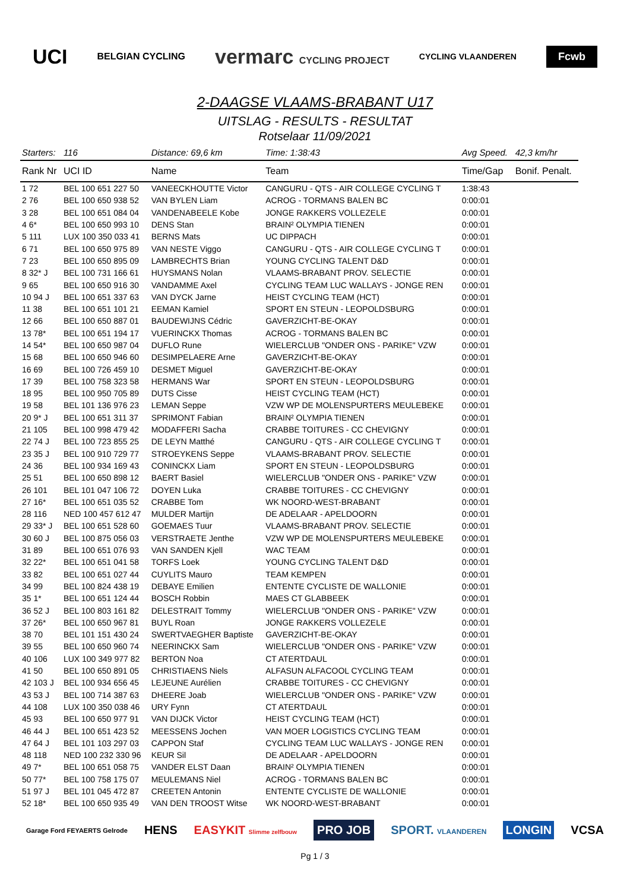UCI BELGIAN CYCLING vermarc CYCLING PROJECT CYCLING VLAANDEREN Fcwb
2-DAAGSE VLAAMS-BRABANT U17
UITSLAG - RESULTS - RESULTAT
Rotselaar 11/09/2021
| Starters: | 116 | Distance: 69,6 km | Time: 1:38:43 | Avg Speed. | 42,3 km/hr |
| Rank Nr | UCI ID | Name | Team | Time/Gap | Bonif. Penalt. |
| 1 72 | BEL 100 651 227 50 | VANEECKHOUTTE Victor | CANGURU - QTS - AIR COLLEGE CYCLING T | 1:38:43 | |
| 2 76 | BEL 100 650 938 52 | VAN BYLEN Liam | ACROG - TORMANS BALEN BC | 0:00:01 | |
| 3 28 | BEL 100 651 084 04 | VANDENABEELE Kobe | JONGE RAKKERS VOLLEZELE | 0:00:01 | |
| 4 6* | BEL 100 650 993 10 | DENS Stan | BRAIN² OLYMPIA TIENEN | 0:00:01 | |
| 5 111 | LUX 100 350 033 41 | BERNS Mats | UC DIPPACH | 0:00:01 | |
| 6 71 | BEL 100 650 975 89 | VAN NESTE Viggo | CANGURU - QTS - AIR COLLEGE CYCLING T | 0:00:01 | |
| 7 23 | BEL 100 650 895 09 | LAMBRECHTS Brian | YOUNG CYCLING TALENT D&D | 0:00:01 | |
| 8 32* J | BEL 100 731 166 61 | HUYSMANS Nolan | VLAAMS-BRABANT PROV. SELECTIE | 0:00:01 | |
| 9 65 | BEL 100 650 916 30 | VANDAMME Axel | CYCLING TEAM LUC WALLAYS - JONGE REN | 0:00:01 | |
| 10 94 J | BEL 100 651 337 63 | VAN DYCK Jarne | HEIST CYCLING TEAM (HCT) | 0:00:01 | |
| 11 38 | BEL 100 651 101 21 | EEMAN Kamiel | SPORT EN STEUN - LEOPOLDSBURG | 0:00:01 | |
| 12 66 | BEL 100 650 887 01 | BAUDEWIJNS Cédric | GAVERZICHT-BE-OKAY | 0:00:01 | |
| 13 78* | BEL 100 651 194 17 | VUERINCKX Thomas | ACROG - TORMANS BALEN BC | 0:00:01 | |
| 14 54* | BEL 100 650 987 04 | DUFLO Rune | WIELERCLUB "ONDER ONS - PARIKE" VZW | 0:00:01 | |
| 15 68 | BEL 100 650 946 60 | DESIMPELAERE Arne | GAVERZICHT-BE-OKAY | 0:00:01 | |
| 16 69 | BEL 100 726 459 10 | DESMET Miguel | GAVERZICHT-BE-OKAY | 0:00:01 | |
| 17 39 | BEL 100 758 323 58 | HERMANS War | SPORT EN STEUN - LEOPOLDSBURG | 0:00:01 | |
| 18 95 | BEL 100 950 705 89 | DUTS Cisse | HEIST CYCLING TEAM (HCT) | 0:00:01 | |
| 19 58 | BEL 101 136 976 23 | LEMAN Seppe | VZW WP DE MOLENSPURTERS MEULEBEKE | 0:00:01 | |
| 20 9* J | BEL 100 651 311 37 | SPRIMONT Fabian | BRAIN² OLYMPIA TIENEN | 0:00:01 | |
| 21 105 | BEL 100 998 479 42 | MODAFFERI Sacha | CRABBE TOITURES - CC CHEVIGNY | 0:00:01 | |
| 22 74 J | BEL 100 723 855 25 | DE LEYN Matthé | CANGURU - QTS - AIR COLLEGE CYCLING T | 0:00:01 | |
| 23 35 J | BEL 100 910 729 77 | STROEYKENS Seppe | VLAAMS-BRABANT PROV. SELECTIE | 0:00:01 | |
| 24 36 | BEL 100 934 169 43 | CONINCKX Liam | SPORT EN STEUN - LEOPOLDSBURG | 0:00:01 | |
| 25 51 | BEL 100 650 898 12 | BAERT Basiel | WIELERCLUB "ONDER ONS - PARIKE" VZW | 0:00:01 | |
| 26 101 | BEL 101 047 106 72 | DOYEN Luka | CRABBE TOITURES - CC CHEVIGNY | 0:00:01 | |
| 27 16* | BEL 100 651 035 52 | CRABBE Tom | WK NOORD-WEST-BRABANT | 0:00:01 | |
| 28 116 | NED 100 457 612 47 | MULDER Martijn | DE ADELAAR - APELDOORN | 0:00:01 | |
| 29 33* J | BEL 100 651 528 60 | GOEMAES Tuur | VLAAMS-BRABANT PROV. SELECTIE | 0:00:01 | |
| 30 60 J | BEL 100 875 056 03 | VERSTRAETE Jenthe | VZW WP DE MOLENSPURTERS MEULEBEKE | 0:00:01 | |
| 31 89 | BEL 100 651 076 93 | VAN SANDEN Kjell | WAC TEAM | 0:00:01 | |
| 32 22* | BEL 100 651 041 58 | TORFS Loek | YOUNG CYCLING TALENT D&D | 0:00:01 | |
| 33 82 | BEL 100 651 027 44 | CUYLITS Mauro | TEAM KEMPEN | 0:00:01 | |
| 34 99 | BEL 100 824 438 19 | DEBAYE Emilien | ENTENTE CYCLISTE DE WALLONIE | 0:00:01 | |
| 35 1* | BEL 100 651 124 44 | BOSCH Robbin | MAES CT GLABBEEK | 0:00:01 | |
| 36 52 J | BEL 100 803 161 82 | DELESTRAIT Tommy | WIELERCLUB "ONDER ONS - PARIKE" VZW | 0:00:01 | |
| 37 26* | BEL 100 650 967 81 | BUYL Roan | JONGE RAKKERS VOLLEZELE | 0:00:01 | |
| 38 70 | BEL 101 151 430 24 | SWERTVAEGHER Baptiste | GAVERZICHT-BE-OKAY | 0:00:01 | |
| 39 55 | BEL 100 650 960 74 | NEERINCKX Sam | WIELERCLUB "ONDER ONS - PARIKE" VZW | 0:00:01 | |
| 40 106 | LUX 100 349 977 82 | BERTON Noa | CT ATERTDAUL | 0:00:01 | |
| 41 50 | BEL 100 650 891 05 | CHRISTIAENS Niels | ALFASUN ALFACOOL CYCLING TEAM | 0:00:01 | |
| 42 103 J | BEL 100 934 656 45 | LEJEUNE Aurélien | CRABBE TOITURES - CC CHEVIGNY | 0:00:01 | |
| 43 53 J | BEL 100 714 387 63 | DHEERE Joab | WIELERCLUB "ONDER ONS - PARIKE" VZW | 0:00:01 | |
| 44 108 | LUX 100 350 038 46 | URY Fynn | CT ATERTDAUL | 0:00:01 | |
| 45 93 | BEL 100 650 977 91 | VAN DIJCK Victor | HEIST CYCLING TEAM (HCT) | 0:00:01 | |
| 46 44 J | BEL 100 651 423 52 | MEESSENS Jochen | VAN MOER LOGISTICS CYCLING TEAM | 0:00:01 | |
| 47 64 J | BEL 101 103 297 03 | CAPPON Staf | CYCLING TEAM LUC WALLAYS - JONGE REN | 0:00:01 | |
| 48 118 | NED 100 232 330 96 | KEUR Sil | DE ADELAAR - APELDOORN | 0:00:01 | |
| 49 7* | BEL 100 651 058 75 | VANDER ELST Daan | BRAIN² OLYMPIA TIENEN | 0:00:01 | |
| 50 77* | BEL 100 758 175 07 | MEULEMANS Niel | ACROG - TORMANS BALEN BC | 0:00:01 | |
| 51 97 J | BEL 101 045 472 87 | CREETEN Antonin | ENTENTE CYCLISTE DE WALLONIE | 0:00:01 | |
| 52 18* | BEL 100 650 935 49 | VAN DEN TROOST Witse | WK NOORD-WEST-BRABANT | 0:00:01 | |
Garage Ford FEYAERTS Gelrode HENS EASYKIT Slimme zelfbouw PRO JOB SPORT. VLAANDEREN LONGIN VCSA
Pg 1 / 3